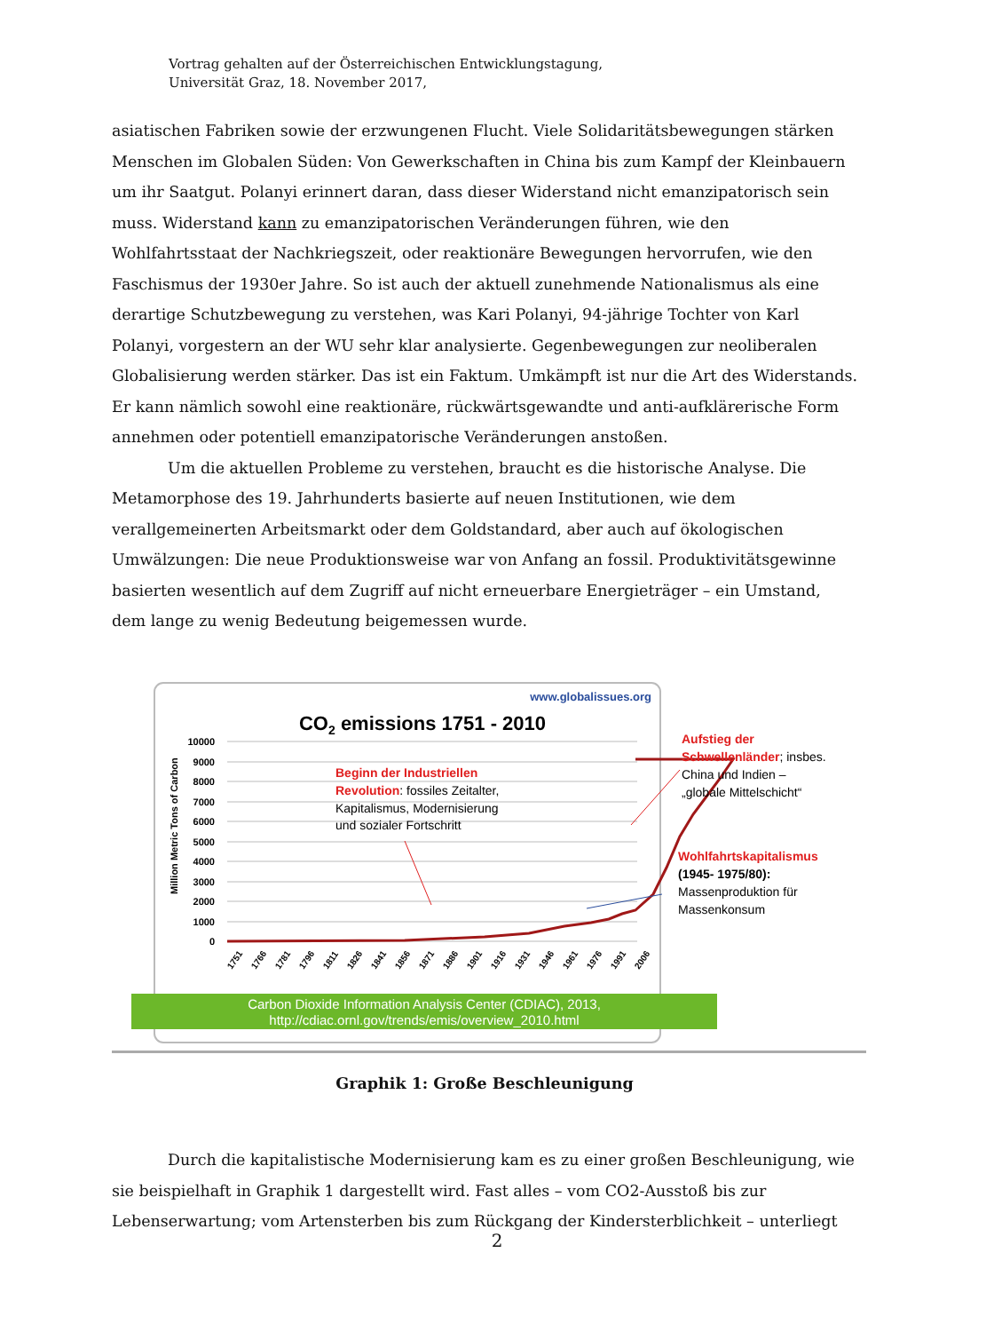Vortrag gehalten auf der Österreichischen Entwicklungstagung,
Universität Graz, 18. November 2017,
asiatischen Fabriken sowie der erzwungenen Flucht. Viele Solidaritätsbewegungen stärken Menschen im Globalen Süden: Von Gewerkschaften in China bis zum Kampf der Kleinbauern um ihr Saatgut. Polanyi erinnert daran, dass dieser Widerstand nicht emanzipatorisch sein muss. Widerstand kann zu emanzipatorischen Veränderungen führen, wie den Wohlfahrtsstaat der Nachkriegszeit, oder reaktionäre Bewegungen hervorrufen, wie den Faschismus der 1930er Jahre. So ist auch der aktuell zunehmende Nationalismus als eine derartige Schutzbewegung zu verstehen, was Kari Polanyi, 94-jährige Tochter von Karl Polanyi, vorgestern an der WU sehr klar analysierte. Gegenbewegungen zur neoliberalen Globalisierung werden stärker. Das ist ein Faktum. Umkämpft ist nur die Art des Widerstands. Er kann nämlich sowohl eine reaktionäre, rückwärtsgewandte und anti-aufklärerische Form annehmen oder potentiell emanzipatorische Veränderungen anstoßen.
Um die aktuellen Probleme zu verstehen, braucht es die historische Analyse. Die Metamorphose des 19. Jahrhunderts basierte auf neuen Institutionen, wie dem verallgemeinerten Arbeitsmarkt oder dem Goldstandard, aber auch auf ökologischen Umwälzungen: Die neue Produktionsweise war von Anfang an fossil. Produktivitätsgewinne basierten wesentlich auf dem Zugriff auf nicht erneuerbare Energieträger – ein Umstand, dem lange zu wenig Bedeutung beigemessen wurde.
www.globalissues.org
CO2 emissions 1751 - 2010
10000
9000
8000
7000
6000
5000
4000
3000
2000
1000
0
Million Metric Tons of Carbon
1751
1766
1781
1796
1811
1826
1841
1856
1871
1886
1901
1916
1931
1946
1961
1976
1991
2006
Beginn der Industriellen
Revolution: fossiles Zeitalter,
Kapitalismus, Modernisierung
und sozialer Fortschritt
Aufstieg der
Schwellenländer; insbes.
China und Indien –
„globale Mittelschicht“
Wohlfahrtskapitalismus
(1945- 1975/80):
Massenproduktion für
Massenkonsum
Carbon Dioxide Information Analysis Center (CDIAC), 2013,
http://cdiac.ornl.gov/trends/emis/overview_2010.html
Graphik 1: Große Beschleunigung
Durch die kapitalistische Modernisierung kam es zu einer großen Beschleunigung, wie sie beispielhaft in Graphik 1 dargestellt wird. Fast alles – vom CO2-Ausstoß bis zur Lebenserwartung; vom Artensterben bis zum Rückgang der Kindersterblichkeit – unterliegt
2